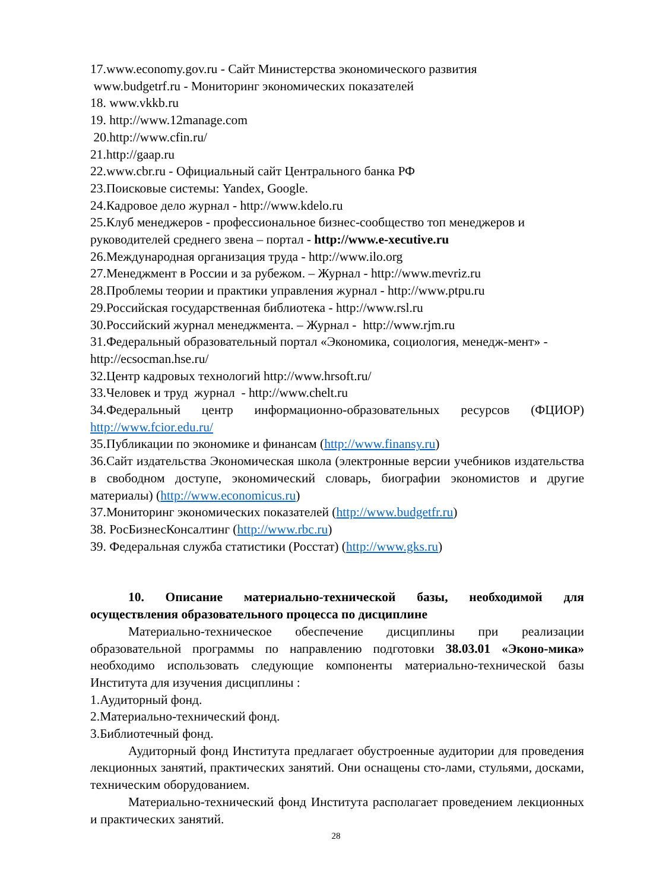17.www.economy.gov.ru - Сайт Министерства экономического развития
www.budgetrf.ru - Мониторинг экономических показателей
18. www.vkkb.ru
19. http://www.12manage.com
20.http://www.cfin.ru/
21.http://gaap.ru
22.www.cbr.ru - Официальный сайт Центрального банка РФ
23.Поисковые системы: Yandex, Google.
24.Кадровое дело журнал - http://www.kdelo.ru
25.Клуб менеджеров - профессиональное бизнес-сообщество топ менеджеров и руководителей среднего звена – портал - http://www.e-xecutive.ru
26.Международная организация труда - http://www.ilo.org
27.Менеджмент в России и за рубежом. – Журнал - http://www.mevriz.ru
28.Проблемы теории и практики управления журнал - http://www.ptpu.ru
29.Российская государственная библиотека - http://www.rsl.ru
30.Российский журнал менеджмента. – Журнал - http://www.rjm.ru
31.Федеральный образовательный портал «Экономика, социология, менедж-мент» - http://ecsocman.hse.ru/
32.Центр кадровых технологий http://www.hrsoft.ru/
33.Человек и труд журнал - http://www.chelt.ru
34.Федеральный центр информационно-образовательных ресурсов (ФЦИОР) http://www.fcior.edu.ru/
35.Публикации по экономике и финансам (http://www.finansy.ru)
36.Сайт издательства Экономическая школа (электронные версии учебников издательства в свободном доступе, экономический словарь, биографии экономистов и другие материалы) (http://www.economicus.ru)
37.Мониторинг экономических показателей (http://www.budgetfr.ru)
38. РосБизнесКонсалтинг (http://www.rbc.ru)
39. Федеральная служба статистики (Росстат) (http://www.gks.ru)
10. Описание материально-технической базы, необходимой для осуществления образовательного процесса по дисциплине
Материально-техническое обеспечение дисциплины при реализации образовательной программы по направлению подготовки 38.03.01 «Эконо-мика» необходимо использовать следующие компоненты материально-технической базы Института для изучения дисциплины :
1.Аудиторный фонд.
2.Материально-технический фонд.
3.Библиотечный фонд.
Аудиторный фонд Института предлагает обустроенные аудитории для проведения лекционных занятий, практических занятий. Они оснащены сто-лами, стульями, досками, техническим оборудованием.
Материально-технический фонд Института располагает проведением лекционных и практических занятий.
28